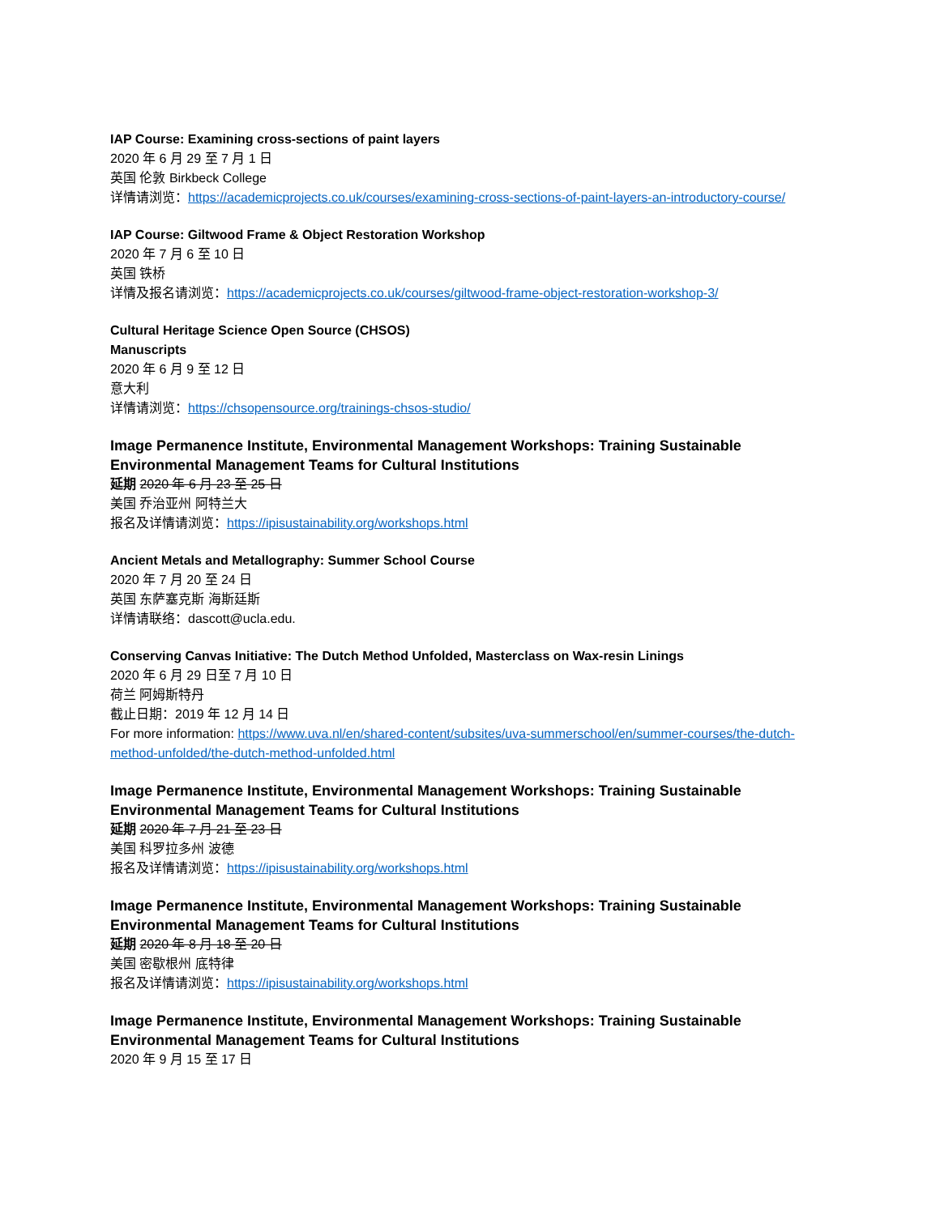IAP Course: Examining cross-sections of paint layers
2020 年 6 月 29 至 7 月 1 日
英国 伦敦 Birkbeck College
详情请浏览：https://academicprojects.co.uk/courses/examining-cross-sections-of-paint-layers-an-introductory-course/
IAP Course: Giltwood Frame & Object Restoration Workshop
2020 年 7 月 6 至 10 日
英国 铁桥
详情及报名请浏览：https://academicprojects.co.uk/courses/giltwood-frame-object-restoration-workshop-3/
Cultural Heritage Science Open Source (CHSOS)
Manuscripts
2020 年 6 月 9 至 12 日
意大利
详情请浏览：https://chsopensource.org/trainings-chsos-studio/
Image Permanence Institute, Environmental Management Workshops: Training Sustainable Environmental Management Teams for Cultural Institutions
延期 2020 年 6 月 23 至 25 日
美国 乔治亚州 阿特兰大
报名及详情请浏览：https://ipisustainability.org/workshops.html
Ancient Metals and Metallography: Summer School Course
2020 年 7 月 20 至 24 日
英国 东萨塞克斯 海斯廷斯
详情请联络：dascott@ucla.edu.
Conserving Canvas Initiative: The Dutch Method Unfolded, Masterclass on Wax-resin Linings
2020 年 6 月 29 日至 7 月 10 日
荷兰 阿姆斯特丹
截止日期：2019 年 12 月 14 日
For more information: https://www.uva.nl/en/shared-content/subsites/uva-summerschool/en/summer-courses/the-dutch-method-unfolded/the-dutch-method-unfolded.html
Image Permanence Institute, Environmental Management Workshops: Training Sustainable Environmental Management Teams for Cultural Institutions
延期 2020 年 7 月 21 至 23 日
美国 科罗拉多州 波德
报名及详情请浏览：https://ipisustainability.org/workshops.html
Image Permanence Institute, Environmental Management Workshops: Training Sustainable Environmental Management Teams for Cultural Institutions
延期 2020 年 8 月 18 至 20 日
美国 密歇根州 底特律
报名及详情请浏览：https://ipisustainability.org/workshops.html
Image Permanence Institute, Environmental Management Workshops: Training Sustainable Environmental Management Teams for Cultural Institutions
2020 年 9 月 15 至 17 日